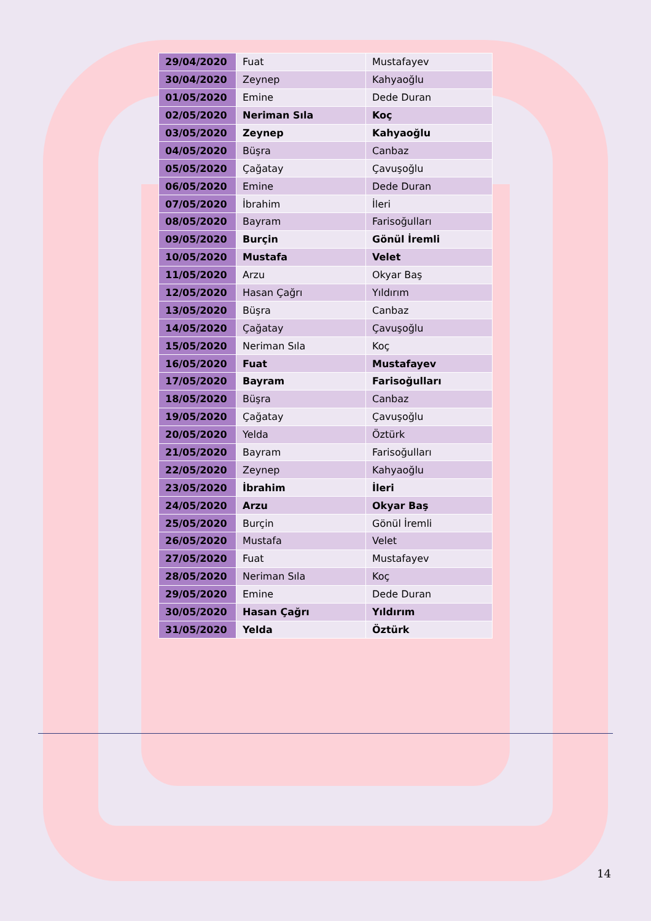| 29/04/2020 | Fuat | Mustafayev |
| 30/04/2020 | Zeynep | Kahyaoğlu |
| 01/05/2020 | Emine | Dede Duran |
| 02/05/2020 | Neriman Sıla | Koç |
| 03/05/2020 | Zeynep | Kahyaoğlu |
| 04/05/2020 | Büşra | Canbaz |
| 05/05/2020 | Çağatay | Çavuşoğlu |
| 06/05/2020 | Emine | Dede Duran |
| 07/05/2020 | İbrahim | İleri |
| 08/05/2020 | Bayram | Farisoğulları |
| 09/05/2020 | Burçin | Gönül İremli |
| 10/05/2020 | Mustafa | Velet |
| 11/05/2020 | Arzu | Okyar Baş |
| 12/05/2020 | Hasan Çağrı | Yıldırım |
| 13/05/2020 | Büşra | Canbaz |
| 14/05/2020 | Çağatay | Çavuşoğlu |
| 15/05/2020 | Neriman Sıla | Koç |
| 16/05/2020 | Fuat | Mustafayev |
| 17/05/2020 | Bayram | Farisoğulları |
| 18/05/2020 | Büşra | Canbaz |
| 19/05/2020 | Çağatay | Çavuşoğlu |
| 20/05/2020 | Yelda | Öztürk |
| 21/05/2020 | Bayram | Farisoğulları |
| 22/05/2020 | Zeynep | Kahyaoğlu |
| 23/05/2020 | İbrahim | İleri |
| 24/05/2020 | Arzu | Okyar Baş |
| 25/05/2020 | Burçin | Gönül İremli |
| 26/05/2020 | Mustafa | Velet |
| 27/05/2020 | Fuat | Mustafayev |
| 28/05/2020 | Neriman Sıla | Koç |
| 29/05/2020 | Emine | Dede Duran |
| 30/05/2020 | Hasan Çağrı | Yıldırım |
| 31/05/2020 | Yelda | Öztürk |
14